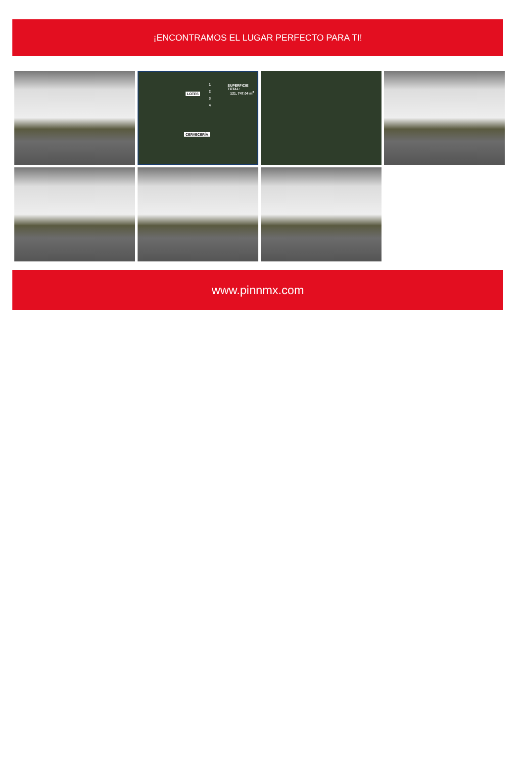¡ENCONTRAMOS EL LUGAR PERFECTO PARA TI!
LOTES
1
2
3
4
SUPERFICIE TOTAL:
121, 747.04 m<sup>2</sup>
CERVECERÍA
www.pinnmx.com